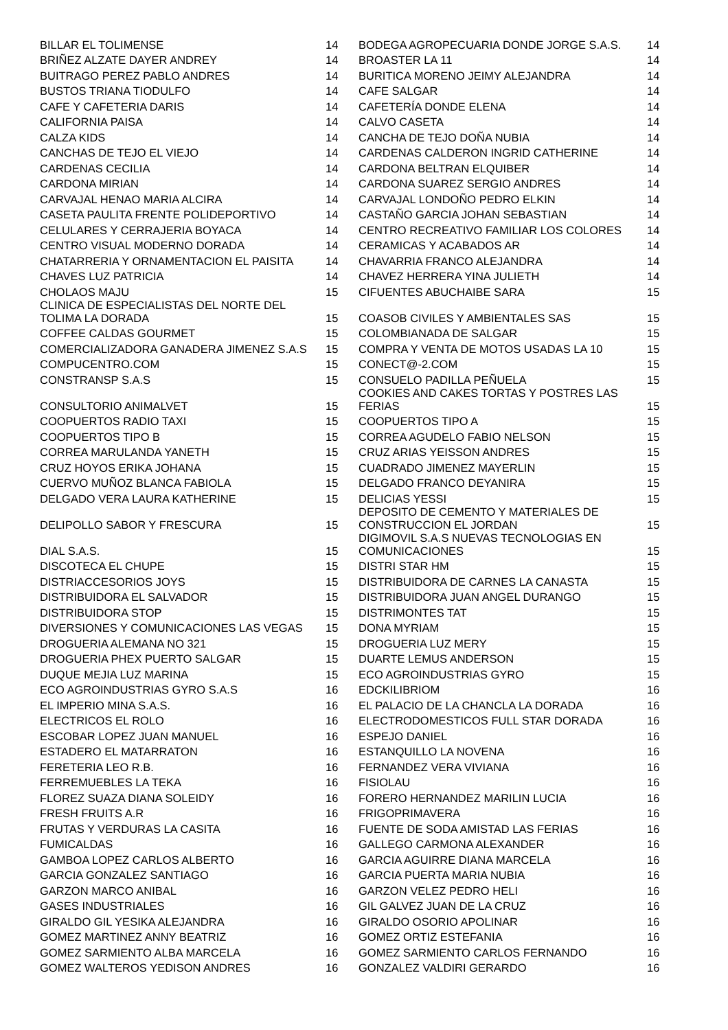| BILLAR EL TOLIMENSE | 14 | BODEGA AGROPECUARIA DONDE JORGE S.A.S. | 14 |
| BRIÑEZ ALZATE DAYER ANDREY | 14 | BROASTER LA 11 | 14 |
| BUITRAGO PEREZ PABLO ANDRES | 14 | BURITICA MORENO JEIMY ALEJANDRA | 14 |
| BUSTOS TRIANA TIODULFO | 14 | CAFE SALGAR | 14 |
| CAFE Y CAFETERIA DARIS | 14 | CAFETERÍA DONDE ELENA | 14 |
| CALIFORNIA PAISA | 14 | CALVO CASETA | 14 |
| CALZA KIDS | 14 | CANCHA DE TEJO DOÑA NUBIA | 14 |
| CANCHAS DE TEJO EL VIEJO | 14 | CARDENAS CALDERON INGRID CATHERINE | 14 |
| CARDENAS CECILIA | 14 | CARDONA BELTRAN ELQUIBER | 14 |
| CARDONA MIRIAN | 14 | CARDONA SUAREZ SERGIO ANDRES | 14 |
| CARVAJAL HENAO MARIA ALCIRA | 14 | CARVAJAL LONDOÑO PEDRO ELKIN | 14 |
| CASETA PAULITA FRENTE POLIDEPORTIVO | 14 | CASTAÑO GARCIA JOHAN SEBASTIAN | 14 |
| CELULARES Y CERRAJERIA BOYACA | 14 | CENTRO RECREATIVO FAMILIAR LOS COLORES | 14 |
| CENTRO VISUAL MODERNO DORADA | 14 | CERAMICAS Y ACABADOS AR | 14 |
| CHATARRERIA Y ORNAMENTACION EL PAISITA | 14 | CHAVARRIA FRANCO ALEJANDRA | 14 |
| CHAVES LUZ PATRICIA | 14 | CHAVEZ HERRERA YINA JULIETH | 14 |
| CHOLAOS MAJU | 15 | CIFUENTES ABUCHAIBE SARA | 15 |
| CLINICA DE ESPECIALISTAS DEL NORTE DEL TOLIMA LA DORADA | 15 | COASOB CIVILES Y AMBIENTALES SAS | 15 |
| COFFEE CALDAS GOURMET | 15 | COLOMBIANADA DE SALGAR | 15 |
| COMERCIALIZADORA GANADERA JIMENEZ S.A.S | 15 | COMPRA Y VENTA DE MOTOS USADAS LA 10 | 15 |
| COMPUCENTRO.COM | 15 | CONECT@-2.COM | 15 |
| CONSTRANSP S.A.S | 15 | CONSUELO PADILLA PEÑUELA | 15 |
| CONSULTORIO ANIMALVET | 15 | COOKIES AND CAKES TORTAS Y POSTRES LAS FERIAS | 15 |
| COOPUERTOS RADIO TAXI | 15 | COOPUERTOS TIPO A | 15 |
| COOPUERTOS TIPO B | 15 | CORREA AGUDELO FABIO NELSON | 15 |
| CORREA MARULANDA YANETH | 15 | CRUZ ARIAS YEISSON ANDRES | 15 |
| CRUZ HOYOS ERIKA JOHANA | 15 | CUADRADO JIMENEZ MAYERLIN | 15 |
| CUERVO MUÑOZ BLANCA FABIOLA | 15 | DELGADO FRANCO DEYANIRA | 15 |
| DELGADO VERA LAURA KATHERINE | 15 | DELICIAS YESSI | 15 |
| DELIPOLLO SABOR Y FRESCURA | 15 | DEPOSITO DE CEMENTO Y MATERIALES DE CONSTRUCCION EL JORDAN | 15 |
| DIAL S.A.S. | 15 | DIGIMOVIL S.A.S NUEVAS TECNOLOGIAS EN COMUNICACIONES | 15 |
| DISCOTECA EL CHUPE | 15 | DISTRI STAR HM | 15 |
| DISTRIACCESORIOS JOYS | 15 | DISTRIBUIDORA DE CARNES LA CANASTA | 15 |
| DISTRIBUIDORA EL SALVADOR | 15 | DISTRIBUIDORA JUAN ANGEL DURANGO | 15 |
| DISTRIBUIDORA STOP | 15 | DISTRIMONTES TAT | 15 |
| DIVERSIONES Y COMUNICACIONES LAS VEGAS | 15 | DONA MYRIAM | 15 |
| DROGUERIA ALEMANA NO 321 | 15 | DROGUERIA LUZ MERY | 15 |
| DROGUERIA PHEX PUERTO SALGAR | 15 | DUARTE LEMUS ANDERSON | 15 |
| DUQUE MEJIA LUZ MARINA | 15 | ECO AGROINDUSTRIAS GYRO | 15 |
| ECO AGROINDUSTRIAS GYRO S.A.S | 16 | EDCKILIBRIOM | 16 |
| EL IMPERIO MINA S.A.S. | 16 | EL PALACIO DE LA CHANCLA LA DORADA | 16 |
| ELECTRICOS EL ROLO | 16 | ELECTRODOMESTICOS FULL STAR DORADA | 16 |
| ESCOBAR LOPEZ JUAN MANUEL | 16 | ESPEJO DANIEL | 16 |
| ESTADERO EL MATARRATON | 16 | ESTANQUILLO LA NOVENA | 16 |
| FERETERIA LEO R.B. | 16 | FERNANDEZ VERA VIVIANA | 16 |
| FERREMUEBLES LA TEKA | 16 | FISIOLAU | 16 |
| FLOREZ SUAZA DIANA SOLEIDY | 16 | FORERO HERNANDEZ MARILIN LUCIA | 16 |
| FRESH FRUITS A.R | 16 | FRIGOPRIMAVERA | 16 |
| FRUTAS Y VERDURAS LA CASITA | 16 | FUENTE DE SODA AMISTAD LAS FERIAS | 16 |
| FUMICALDAS | 16 | GALLEGO CARMONA ALEXANDER | 16 |
| GAMBOA LOPEZ CARLOS ALBERTO | 16 | GARCIA AGUIRRE DIANA MARCELA | 16 |
| GARCIA GONZALEZ SANTIAGO | 16 | GARCIA PUERTA MARIA NUBIA | 16 |
| GARZON MARCO ANIBAL | 16 | GARZON VELEZ PEDRO HELI | 16 |
| GASES INDUSTRIALES | 16 | GIL GALVEZ JUAN DE LA CRUZ | 16 |
| GIRALDO GIL YESIKA ALEJANDRA | 16 | GIRALDO OSORIO APOLINAR | 16 |
| GOMEZ MARTINEZ ANNY BEATRIZ | 16 | GOMEZ ORTIZ ESTEFANIA | 16 |
| GOMEZ SARMIENTO ALBA MARCELA | 16 | GOMEZ SARMIENTO CARLOS FERNANDO | 16 |
| GOMEZ WALTEROS YEDISON ANDRES | 16 | GONZALEZ VALDIRI GERARDO | 16 |